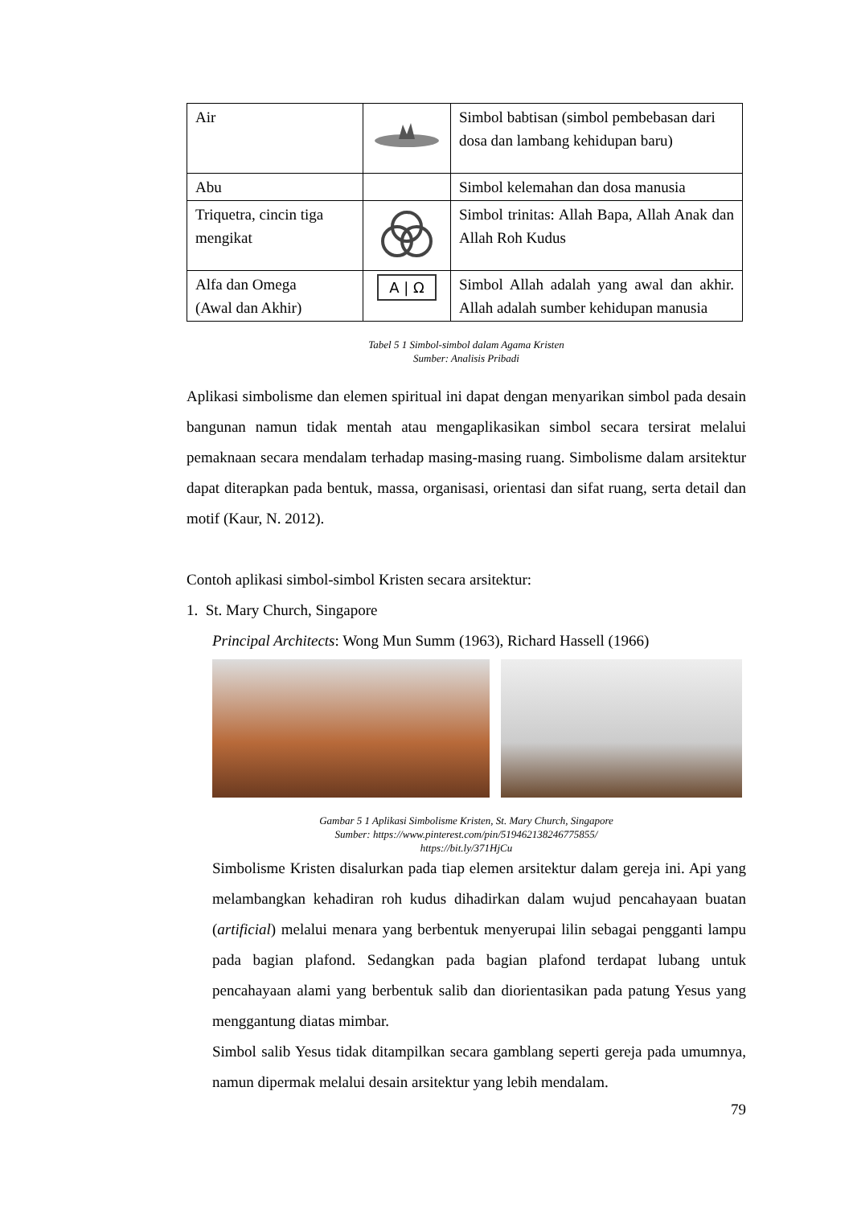| Air | | Simbol babtisan (simbol pembebasan dari dosa dan lambang kehidupan baru) |
| Abu | | Simbol kelemahan dan dosa manusia |
| Triquetra, cincin tiga mengikat | | Simbol trinitas: Allah Bapa, Allah Anak dan Allah Roh Kudus |
| Alfa dan Omega (Awal dan Akhir) | A / Ω | Simbol Allah adalah yang awal dan akhir. Allah adalah sumber kehidupan manusia |
Tabel 5 1 Simbol-simbol dalam Agama Kristen
Sumber: Analisis Pribadi
Aplikasi simbolisme dan elemen spiritual ini dapat dengan menyarikan simbol pada desain bangunan namun tidak mentah atau mengaplikasikan simbol secara tersirat melalui pemaknaan secara mendalam terhadap masing-masing ruang. Simbolisme dalam arsitektur dapat diterapkan pada bentuk, massa, organisasi, orientasi dan sifat ruang, serta detail dan motif (Kaur, N. 2012).
Contoh aplikasi simbol-simbol Kristen secara arsitektur:
1. St. Mary Church, Singapore
Principal Architects: Wong Mun Summ (1963), Richard Hassell (1966)
Gambar 5 1 Aplikasi Simbolisme Kristen, St. Mary Church, Singapore
Sumber: https://www.pinterest.com/pin/519462138246775855/
https://bit.ly/371HjCu
Simbolisme Kristen disalurkan pada tiap elemen arsitektur dalam gereja ini. Api yang melambangkan kehadiran roh kudus dihadirkan dalam wujud pencahayaan buatan (artificial) melalui menara yang berbentuk menyerupai lilin sebagai pengganti lampu pada bagian plafond. Sedangkan pada bagian plafond terdapat lubang untuk pencahayaan alami yang berbentuk salib dan diorientasikan pada patung Yesus yang menggantung diatas mimbar.
Simbol salib Yesus tidak ditampilkan secara gamblang seperti gereja pada umumnya, namun dipermak melalui desain arsitektur yang lebih mendalam.
79